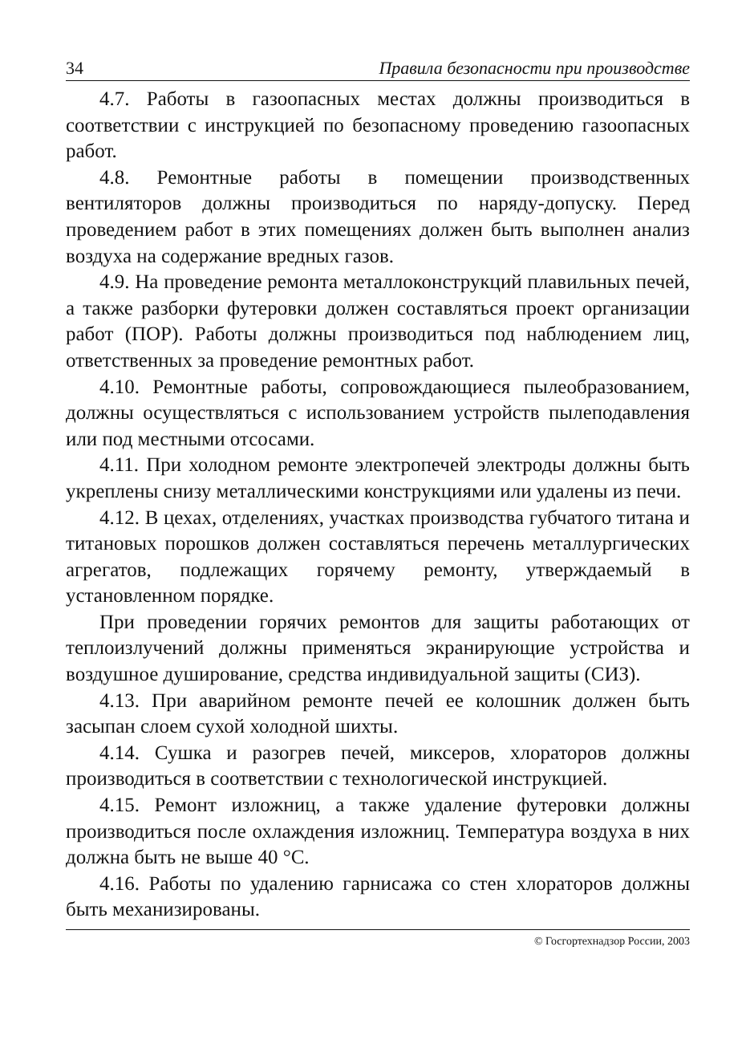34 Правила безопасности при производстве
4.7. Работы в газоопасных местах должны производиться в соответствии с инструкцией по безопасному проведению газоопасных работ.
4.8. Ремонтные работы в помещении производственных вентиляторов должны производиться по наряду-допуску. Перед проведением работ в этих помещениях должен быть выполнен анализ воздуха на содержание вредных газов.
4.9. На проведение ремонта металлоконструкций плавильных печей, а также разборки футеровки должен составляться проект организации работ (ПОР). Работы должны производиться под наблюдением лиц, ответственных за проведение ремонтных работ.
4.10. Ремонтные работы, сопровождающиеся пылеобразованием, должны осуществляться с использованием устройств пылеподавления или под местными отсосами.
4.11. При холодном ремонте электропечей электроды должны быть укреплены снизу металлическими конструкциями или удалены из печи.
4.12. В цехах, отделениях, участках производства губчатого титана и титановых порошков должен составляться перечень металлургических агрегатов, подлежащих горячему ремонту, утверждаемый в установленном порядке.
При проведении горячих ремонтов для защиты работающих от теплоизлучений должны применяться экранирующие устройства и воздушное душирование, средства индивидуальной защиты (СИЗ).
4.13. При аварийном ремонте печей ее колошник должен быть засыпан слоем сухой холодной шихты.
4.14. Сушка и разогрев печей, миксеров, хлораторов должны производиться в соответствии с технологической инструкцией.
4.15. Ремонт изложниц, а также удаление футеровки должны производиться после охлаждения изложниц. Температура воздуха в них должна быть не выше 40 °С.
4.16. Работы по удалению гарнисажа со стен хлораторов должны быть механизированы.
© Госгортехнадзор России, 2003